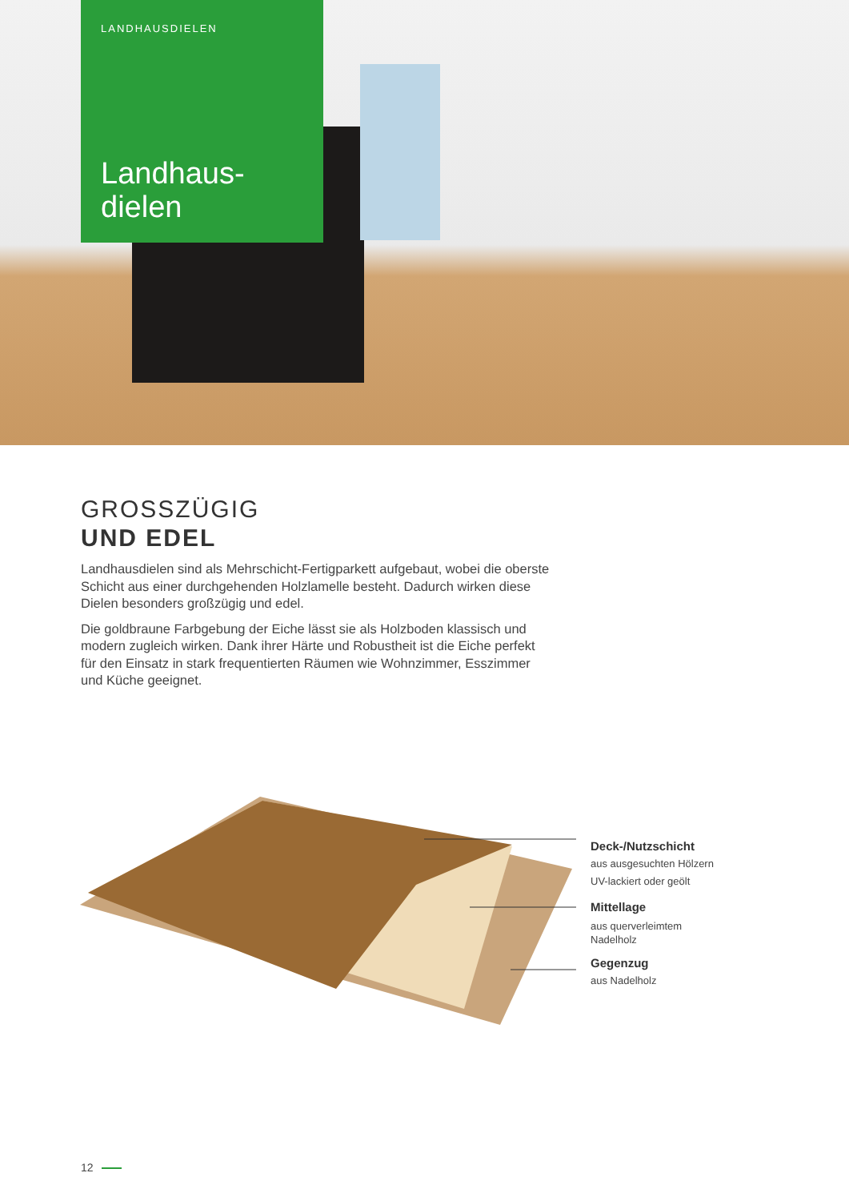LANDHAUSDIELEN
Landhaus-
dielen
GROSSZÜGIG
UND EDEL
Landhausdielen sind als Mehrschicht-Fertigparkett aufgebaut, wobei die oberste Schicht aus einer durchgehenden Holzlamelle besteht. Dadurch wirken diese Dielen besonders großzügig und edel.
Die goldbraune Farbgebung der Eiche lässt sie als Holzboden klassisch und modern zugleich wirken. Dank ihrer Härte und Robustheit ist die Eiche perfekt für den Einsatz in stark frequentierten Räumen wie Wohnzimmer, Esszimmer und Küche geeignet.
Deck-/Nutzschicht
aus ausgesuchten Hölzern
UV-lackiert oder geölt
Mittellage
aus querverleimtem
Nadelholz
Gegenzug
aus Nadelholz
12